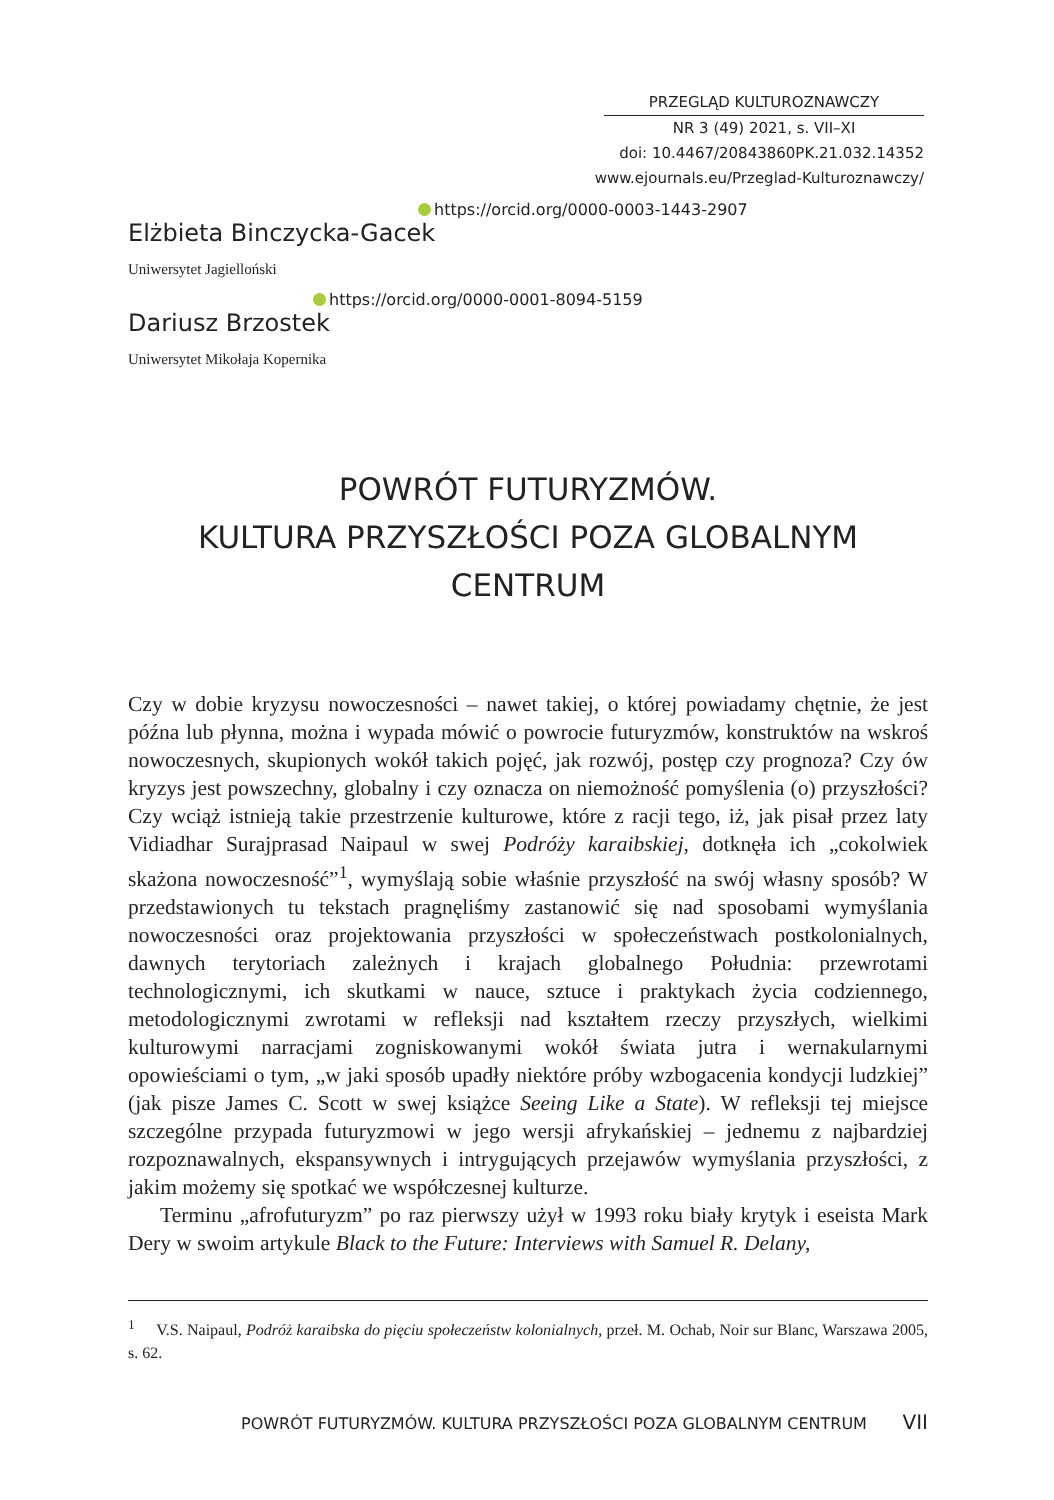PRZEGLĄD KULTUROZNAWCZY
NR 3 (49) 2021, s. VII–XI
doi: 10.4467/20843860PK.21.032.14352
www.ejournals.eu/Przeglad-Kulturoznawczy/
https://orcid.org/0000-0003-1443-2907
Elżbieta Binczycka-Gacek
Uniwersytet Jagielloński
https://orcid.org/0000-0001-8094-5159
Dariusz Brzostek
Uniwersytet Mikołaja Kopernika
POWRÓT FUTURYZMÓW.
KULTURA PRZYSZŁOŚCI POZA GLOBALNYM CENTRUM
Czy w dobie kryzysu nowoczesności – nawet takiej, o której powiadamy chętnie, że jest późna lub płynna, można i wypada mówić o powrocie futuryzmów, konstruktów na wskroś nowoczesnych, skupionych wokół takich pojęć, jak rozwój, postęp czy prognoza? Czy ów kryzys jest powszechny, globalny i czy oznacza on niemożność pomyślenia (o) przyszłości? Czy wciąż istnieją takie przestrzenie kulturowe, które z racji tego, iż, jak pisał przez laty Vidiadhar Surajprasad Naipaul w swej Podróży karaibskiej, dotknęła ich „cokolwiek skażona nowoczesność”<sup>1</sup>, wymyślają sobie właśnie przyszłość na swój własny sposób? W przedstawionych tu tekstach pragnęliśmy zastanowić się nad sposobami wymyślania nowoczesności oraz projektowania przyszłości w społeczeństwach postkolonialnych, dawnych terytoriach zależnych i krajach globalnego Południa: przewrotami technologicznymi, ich skutkami w nauce, sztuce i praktykach życia codziennego, metodologicznymi zwrotami w refleksji nad kształtem rzeczy przyszłych, wielkimi kulturowymi narracjami zogniskowanymi wokół świata jutra i wernakularnymi opowieściami o tym, „w jaki sposób upadły niektóre próby wzbogacenia kondycji ludzkiej” (jak pisze James C. Scott w swej książce Seeing Like a State). W refleksji tej miejsce szczególne przypada futuryzmowi w jego wersji afrykańskiej – jednemu z najbardziej rozpoznawalnych, ekspansywnych i intrygujących przejawów wymyślania przyszłości, z jakim możemy się spotkać we współczesnej kulturze.
Terminu „afrofuturyzm” po raz pierwszy użył w 1993 roku biały krytyk i eseista Mark Dery w swoim artykule Black to the Future: Interviews with Samuel R. Delany,
<sup>1</sup> V.S. Naipaul, Podróż karaibska do pięciu społeczeństw kolonialnych, przeł. M. Ochab, Noir sur Blanc, Warszawa 2005, s. 62.
POWRÓT FUTURYZMÓW. KULTURA PRZYSZŁOŚCI POZA GLOBALNYM CENTRUM VII